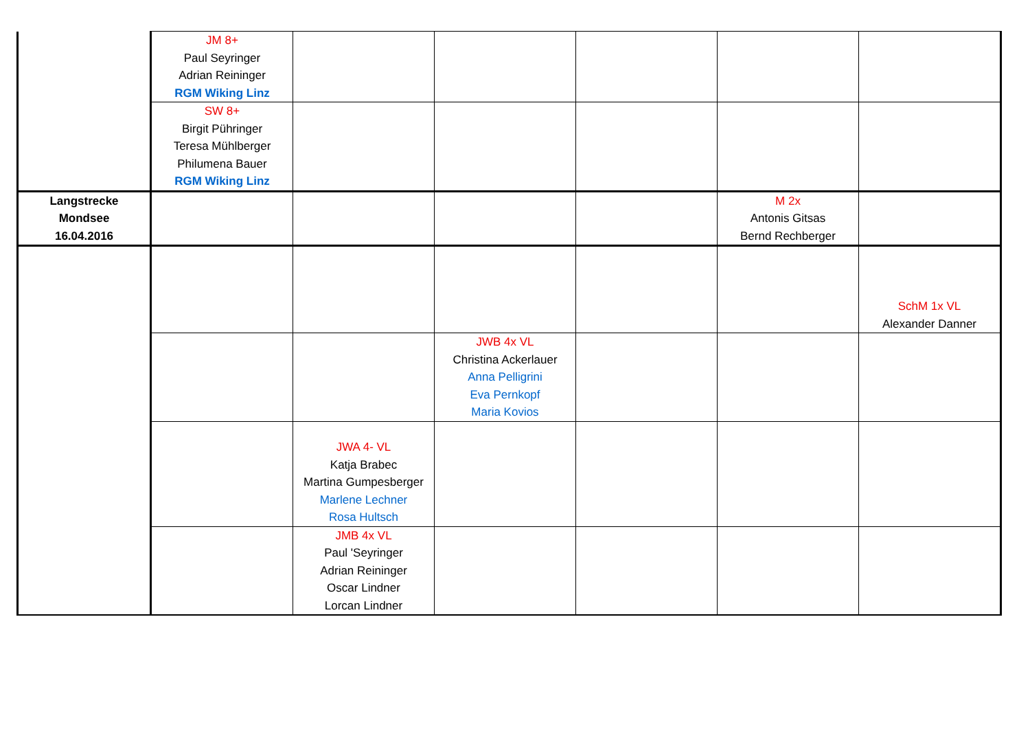| | JM 8+ Paul Seyringer Adrian Reininger RGM Wiking Linz | | | | | |
| | SW 8+ Birgit Pühringer Teresa Mühlberger Philumena Bauer RGM Wiking Linz | | | | | |
| Langstrecke Mondsee 16.04.2016 | | | | | M 2x Antonis Gitsas Bernd Rechberger | |
| | | | | | | SchM 1x VL Alexander Danner |
| | | | JWB 4x VL Christina Ackerlauer Anna Pelligrini Eva Pernkopf Maria Kovios | | | |
| | | JWA 4- VL Katja Brabec Martina Gumpesberger Marlene Lechner Rosa Hultsch | | | | |
| | | JMB 4x VL Paul 'Seyringer Adrian Reininger Oscar Lindner Lorcan Lindner | | | | |